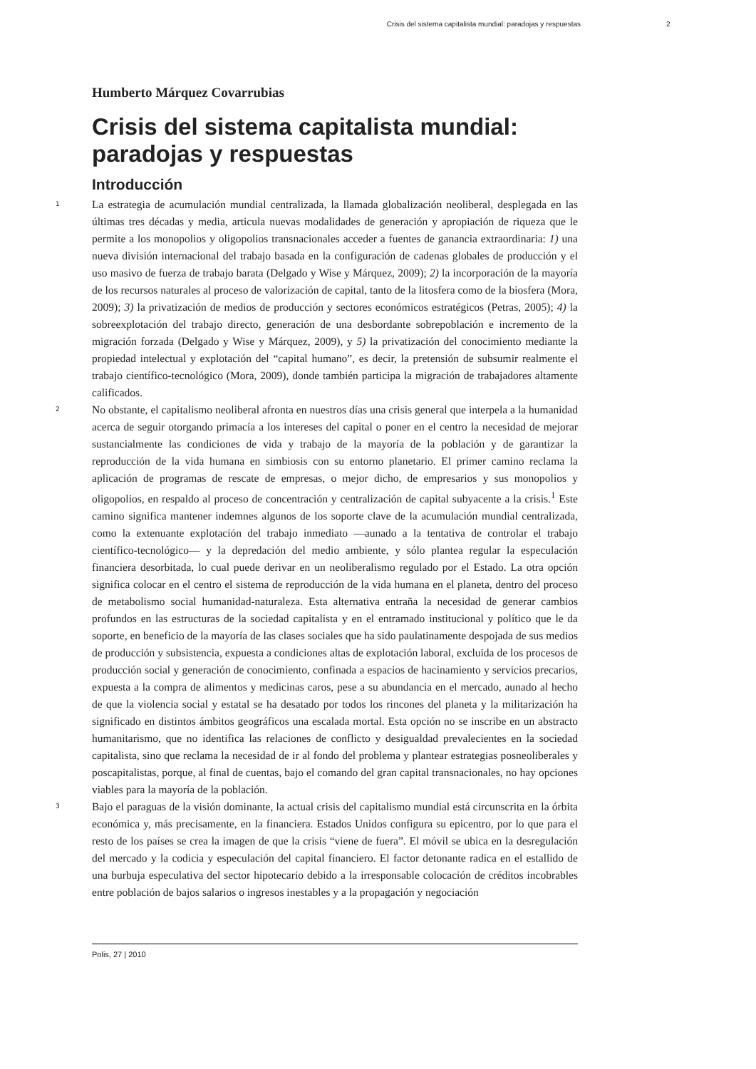Crisis del sistema capitalista mundial: paradojas y respuestas 2
Humberto Márquez Covarrubias
Crisis del sistema capitalista mundial: paradojas y respuestas
Introducción
1
La estrategia de acumulación mundial centralizada, la llamada globalización neoliberal, desplegada en las últimas tres décadas y media, articula nuevas modalidades de generación y apropiación de riqueza que le permite a los monopolios y oligopolios transnacionales acceder a fuentes de ganancia extraordinaria: 1) una nueva división internacional del trabajo basada en la configuración de cadenas globales de producción y el uso masivo de fuerza de trabajo barata (Delgado y Wise y Márquez, 2009); 2) la incorporación de la mayoría de los recursos naturales al proceso de valorización de capital, tanto de la litosfera como de la biosfera (Mora, 2009); 3) la privatización de medios de producción y sectores económicos estratégicos (Petras, 2005); 4) la sobreexplotación del trabajo directo, generación de una desbordante sobrepoblación e incremento de la migración forzada (Delgado y Wise y Márquez, 2009), y 5) la privatización del conocimiento mediante la propiedad intelectual y explotación del “capital humano”, es decir, la pretensión de subsumir realmente el trabajo científico-tecnológico (Mora, 2009), donde también participa la migración de trabajadores altamente calificados.
2
No obstante, el capitalismo neoliberal afronta en nuestros días una crisis general que interpela a la humanidad acerca de seguir otorgando primacía a los intereses del capital o poner en el centro la necesidad de mejorar sustancialmente las condiciones de vida y trabajo de la mayoría de la población y de garantizar la reproducción de la vida humana en simbiosis con su entorno planetario. El primer camino reclama la aplicación de programas de rescate de empresas, o mejor dicho, de empresarios y sus monopolios y oligopolios, en respaldo al proceso de concentración y centralización de capital subyacente a la crisis.<sup>1</sup> Este camino significa mantener indemnes algunos de los soporte clave de la acumulación mundial centralizada, como la extenuante explotación del trabajo inmediato —aunado a la tentativa de controlar el trabajo científico-tecnológico— y la depredación del medio ambiente, y sólo plantea regular la especulación financiera desorbitada, lo cual puede derivar en un neoliberalismo regulado por el Estado. La otra opción significa colocar en el centro el sistema de reproducción de la vida humana en el planeta, dentro del proceso de metabolismo social humanidad-naturaleza. Esta alternativa entraña la necesidad de generar cambios profundos en las estructuras de la sociedad capitalista y en el entramado institucional y político que le da soporte, en beneficio de la mayoría de las clases sociales que ha sido paulatinamente despojada de sus medios de producción y subsistencia, expuesta a condiciones altas de explotación laboral, excluida de los procesos de producción social y generación de conocimiento, confinada a espacios de hacinamiento y servicios precarios, expuesta a la compra de alimentos y medicinas caros, pese a su abundancia en el mercado, aunado al hecho de que la violencia social y estatal se ha desatado por todos los rincones del planeta y la militarización ha significado en distintos ámbitos geográficos una escalada mortal. Esta opción no se inscribe en un abstracto humanitarismo, que no identifica las relaciones de conflicto y desigualdad prevalecientes en la sociedad capitalista, sino que reclama la necesidad de ir al fondo del problema y plantear estrategias posneoliberales y poscapitalistas, porque, al final de cuentas, bajo el comando del gran capital transnacionales, no hay opciones viables para la mayoría de la población.
3
Bajo el paraguas de la visión dominante, la actual crisis del capitalismo mundial está circunscrita en la órbita económica y, más precisamente, en la financiera. Estados Unidos configura su epicentro, por lo que para el resto de los países se crea la imagen de que la crisis “viene de fuera”. El móvil se ubica en la desregulación del mercado y la codicia y especulación del capital financiero. El factor detonante radica en el estallido de una burbuja especulativa del sector hipotecario debido a la irresponsable colocación de créditos incobrables entre población de bajos salarios o ingresos inestables y a la propagación y negociación
Polis, 27 | 2010